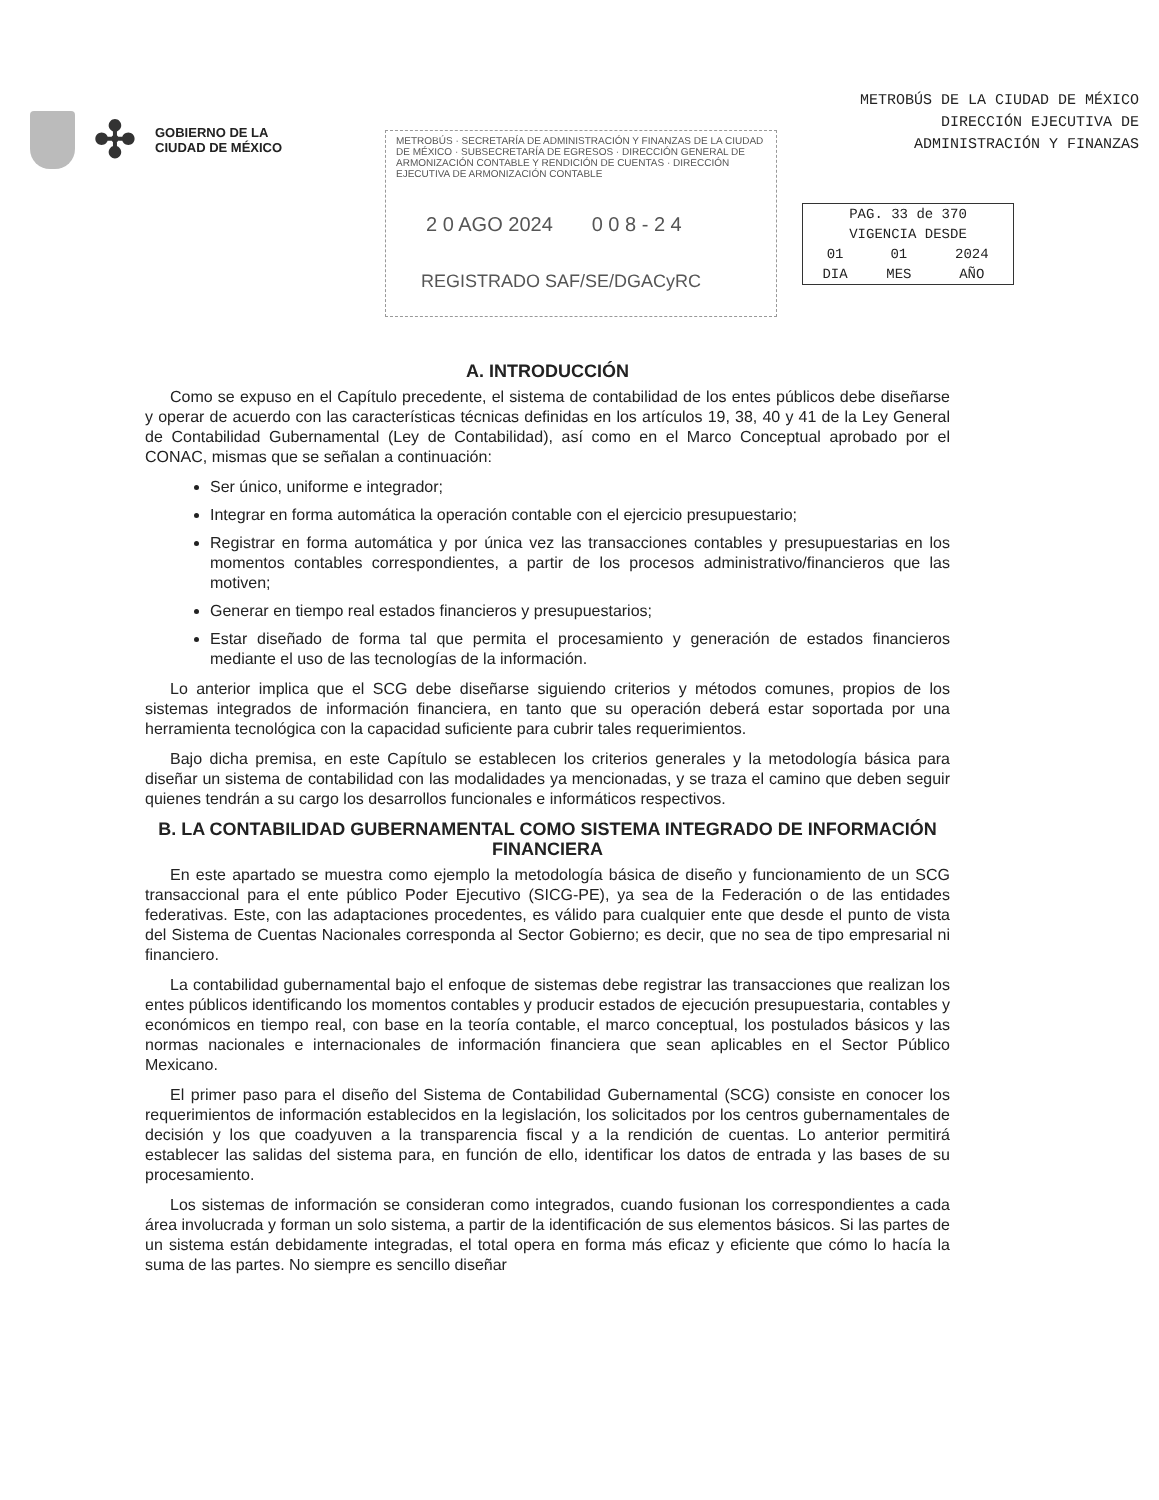✣
GOBIERNO DE LA
CIUDAD DE MÉXICO
METROBÚS DE LA CIUDAD DE MÉXICO
DIRECCIÓN EJECUTIVA DE
ADMINISTRACIÓN Y FINANZAS
METROBÚS · SECRETARÍA DE ADMINISTRACIÓN Y FINANZAS DE LA CIUDAD DE MÉXICO · SUBSECRETARÍA DE EGRESOS · DIRECCIÓN GENERAL DE ARMONIZACIÓN CONTABLE Y RENDICIÓN DE CUENTAS · DIRECCIÓN EJECUTIVA DE ARMONIZACIÓN CONTABLE
2 0 AGO 2024 0 0 8 - 2 4
REGISTRADO SAF/SE/DGACyRC
| PAG. 33 de 370 | | |
| VIGENCIA DESDE | | |
| 01 | 01 | 2024 |
| DIA | MES | AÑO |
A. INTRODUCCIÓN
Como se expuso en el Capítulo precedente, el sistema de contabilidad de los entes públicos debe diseñarse y operar de acuerdo con las características técnicas definidas en los artículos 19, 38, 40 y 41 de la Ley General de Contabilidad Gubernamental (Ley de Contabilidad), así como en el Marco Conceptual aprobado por el CONAC, mismas que se señalan a continuación:
Ser único, uniforme e integrador;
Integrar en forma automática la operación contable con el ejercicio presupuestario;
Registrar en forma automática y por única vez las transacciones contables y presupuestarias en los momentos contables correspondientes, a partir de los procesos administrativo/financieros que las motiven;
Generar en tiempo real estados financieros y presupuestarios;
Estar diseñado de forma tal que permita el procesamiento y generación de estados financieros mediante el uso de las tecnologías de la información.
Lo anterior implica que el SCG debe diseñarse siguiendo criterios y métodos comunes, propios de los sistemas integrados de información financiera, en tanto que su operación deberá estar soportada por una herramienta tecnológica con la capacidad suficiente para cubrir tales requerimientos.
Bajo dicha premisa, en este Capítulo se establecen los criterios generales y la metodología básica para diseñar un sistema de contabilidad con las modalidades ya mencionadas, y se traza el camino que deben seguir quienes tendrán a su cargo los desarrollos funcionales e informáticos respectivos.
B. LA CONTABILIDAD GUBERNAMENTAL COMO SISTEMA INTEGRADO DE INFORMACIÓN FINANCIERA
En este apartado se muestra como ejemplo la metodología básica de diseño y funcionamiento de un SCG transaccional para el ente público Poder Ejecutivo (SICG-PE), ya sea de la Federación o de las entidades federativas. Este, con las adaptaciones procedentes, es válido para cualquier ente que desde el punto de vista del Sistema de Cuentas Nacionales corresponda al Sector Gobierno; es decir, que no sea de tipo empresarial ni financiero.
La contabilidad gubernamental bajo el enfoque de sistemas debe registrar las transacciones que realizan los entes públicos identificando los momentos contables y producir estados de ejecución presupuestaria, contables y económicos en tiempo real, con base en la teoría contable, el marco conceptual, los postulados básicos y las normas nacionales e internacionales de información financiera que sean aplicables en el Sector Público Mexicano.
El primer paso para el diseño del Sistema de Contabilidad Gubernamental (SCG) consiste en conocer los requerimientos de información establecidos en la legislación, los solicitados por los centros gubernamentales de decisión y los que coadyuven a la transparencia fiscal y a la rendición de cuentas. Lo anterior permitirá establecer las salidas del sistema para, en función de ello, identificar los datos de entrada y las bases de su procesamiento.
Los sistemas de información se consideran como integrados, cuando fusionan los correspondientes a cada área involucrada y forman un solo sistema, a partir de la identificación de sus elementos básicos. Si las partes de un sistema están debidamente integradas, el total opera en forma más eficaz y eficiente que cómo lo hacía la suma de las partes. No siempre es sencillo diseñar